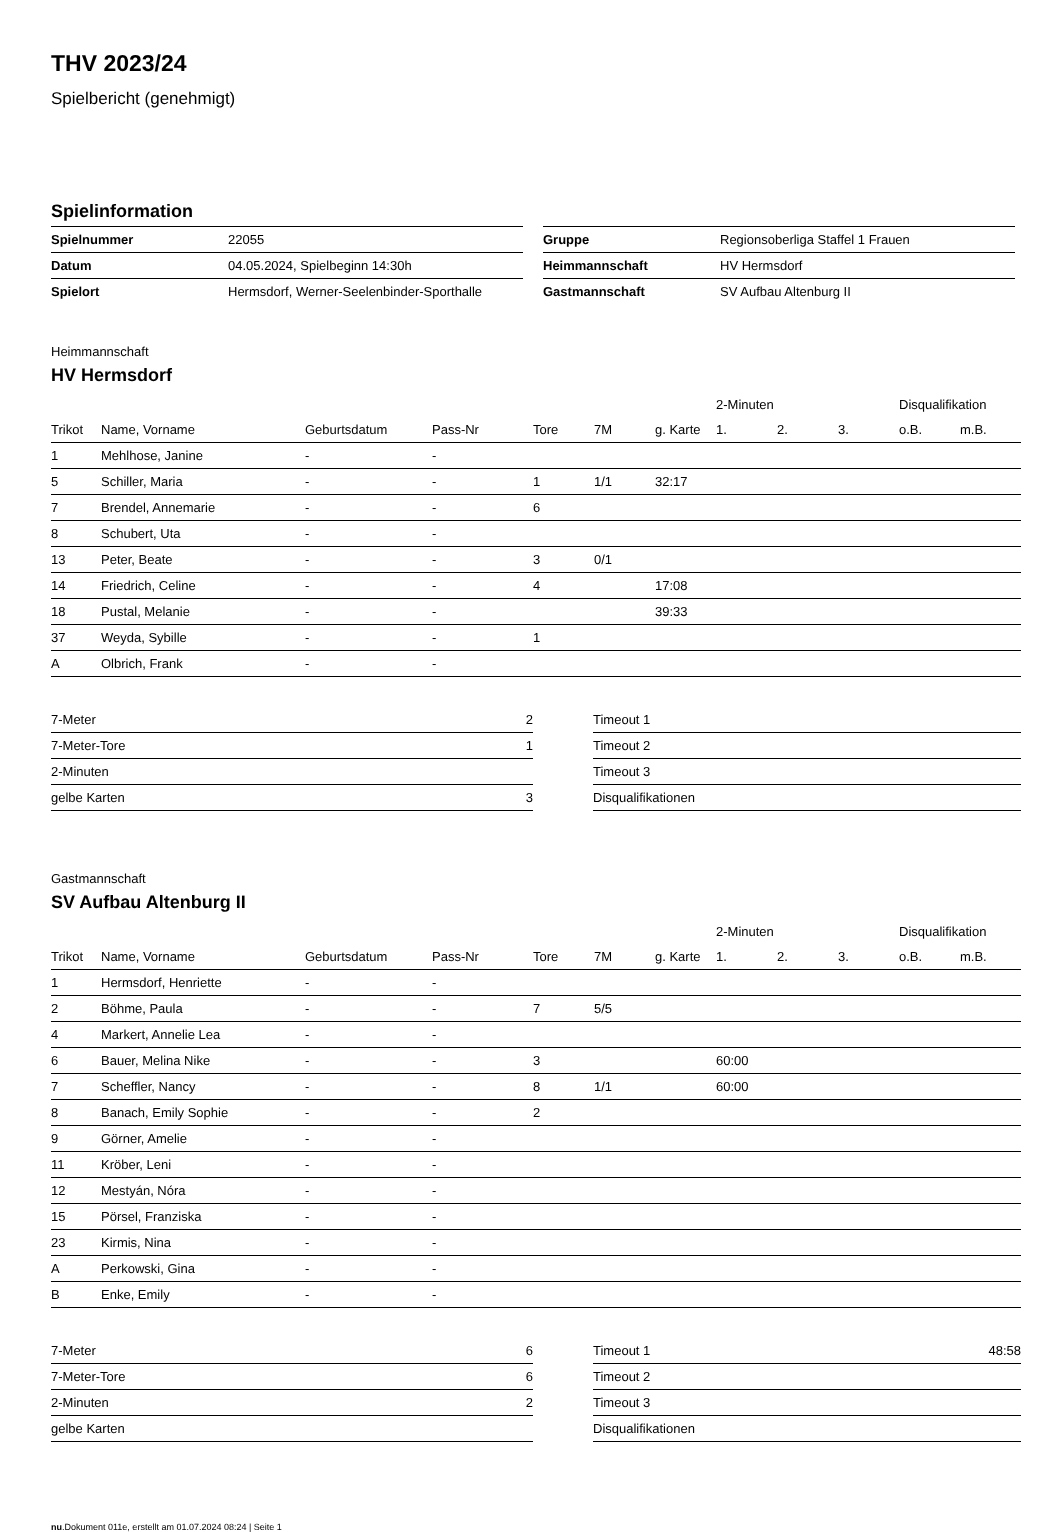THV 2023/24
Spielbericht (genehmigt)
Spielinformation
| Spielnummer | 22055 |
| Datum | 04.05.2024, Spielbeginn 14:30h |
| Spielort | Hermsdorf, Werner-Seelenbinder-Sporthalle |
| Gruppe | Regionsoberliga Staffel 1 Frauen |
| Heimmannschaft | HV Hermsdorf |
| Gastmannschaft | SV Aufbau Altenburg II |
Heimmannschaft
HV Hermsdorf
| | | | | | | | 2-Minuten | | | Disqualifikation | |
| --- | --- | --- | --- | --- | --- | --- | --- | --- | --- | --- | --- |
| Trikot | Name, Vorname | Geburtsdatum | Pass-Nr | Tore | 7M | g. Karte | 1. | 2. | 3. | o.B. | m.B. |
| 1 | Mehlhose, Janine | - | - | | | | | | | | |
| 5 | Schiller, Maria | - | - | 1 | 1/1 | 32:17 | | | | | |
| 7 | Brendel, Annemarie | - | - | 6 | | | | | | | |
| 8 | Schubert, Uta | - | - | | | | | | | | |
| 13 | Peter, Beate | - | - | 3 | 0/1 | | | | | | |
| 14 | Friedrich, Celine | - | - | 4 | | 17:08 | | | | | |
| 18 | Pustal, Melanie | - | - | | | 39:33 | | | | | |
| 37 | Weyda, Sybille | - | - | 1 | | | | | | | |
| A | Olbrich, Frank | - | - | | | | | | | | |
| 7-Meter | 2 |
| 7-Meter-Tore | 1 |
| 2-Minuten | |
| gelbe Karten | 3 |
| Timeout 1 | |
| Timeout 2 | |
| Timeout 3 | |
| Disqualifikationen | |
Gastmannschaft
SV Aufbau Altenburg II
| | | | | | | | 2-Minuten | | | Disqualifikation | |
| --- | --- | --- | --- | --- | --- | --- | --- | --- | --- | --- | --- |
| Trikot | Name, Vorname | Geburtsdatum | Pass-Nr | Tore | 7M | g. Karte | 1. | 2. | 3. | o.B. | m.B. |
| 1 | Hermsdorf, Henriette | - | - | | | | | | | | |
| 2 | Böhme, Paula | - | - | 7 | 5/5 | | | | | | |
| 4 | Markert, Annelie Lea | - | - | | | | | | | | |
| 6 | Bauer, Melina Nike | - | - | 3 | | | 60:00 | | | | |
| 7 | Scheffler, Nancy | - | - | 8 | 1/1 | | 60:00 | | | | |
| 8 | Banach, Emily Sophie | - | - | 2 | | | | | | | |
| 9 | Görner, Amelie | - | - | | | | | | | | |
| 11 | Kröber, Leni | - | - | | | | | | | | |
| 12 | Mestyán, Nóra | - | - | | | | | | | | |
| 15 | Pörsel, Franziska | - | - | | | | | | | | |
| 23 | Kirmis, Nina | - | - | | | | | | | | |
| A | Perkowski, Gina | - | - | | | | | | | | |
| B | Enke, Emily | - | - | | | | | | | | |
| 7-Meter | 6 |
| 7-Meter-Tore | 6 |
| 2-Minuten | 2 |
| gelbe Karten | |
| Timeout 1 | 48:58 |
| Timeout 2 | |
| Timeout 3 | |
| Disqualifikationen | |
nu.Dokument 011e, erstellt am 01.07.2024 08:24 | Seite 1